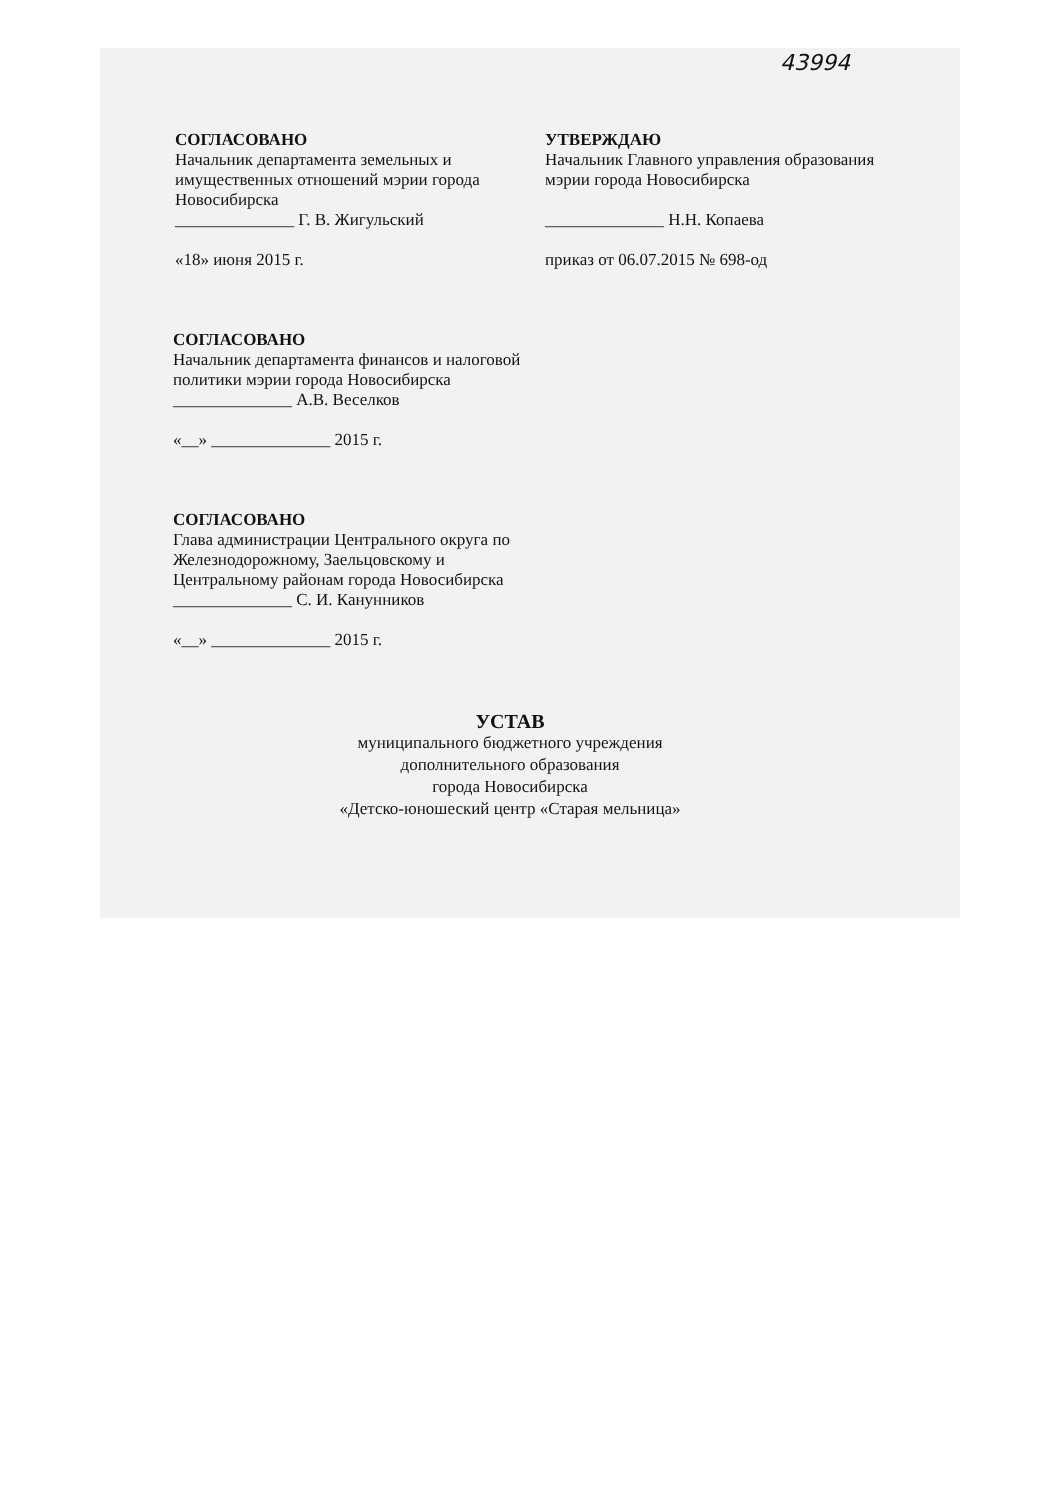43994
СОГЛАСОВАНО
Начальник департамента земельных и имущественных отношений мэрии города Новосибирска
______________ Г. В. Жигульский
«18» июня 2015 г.
УТВЕРЖДАЮ
Начальник Главного управления образования мэрии города Новосибирска
______________ Н.Н. Копаева
приказ от 06.07.2015 № 698-од
СОГЛАСОВАНО
Начальник департамента финансов и налоговой политики мэрии города Новосибирска
______________ А.В. Веселков
«__» ______________ 2015 г.
СОГЛАСОВАНО
Глава администрации Центрального округа по Железнодорожному, Заельцовскому и Центральному районам города Новосибирска
______________ С. И. Канунников
«__» ______________ 2015 г.
УСТАВ
муниципального бюджетного учреждения
дополнительного образования
города Новосибирска
«Детско-юношеский центр «Старая мельница»